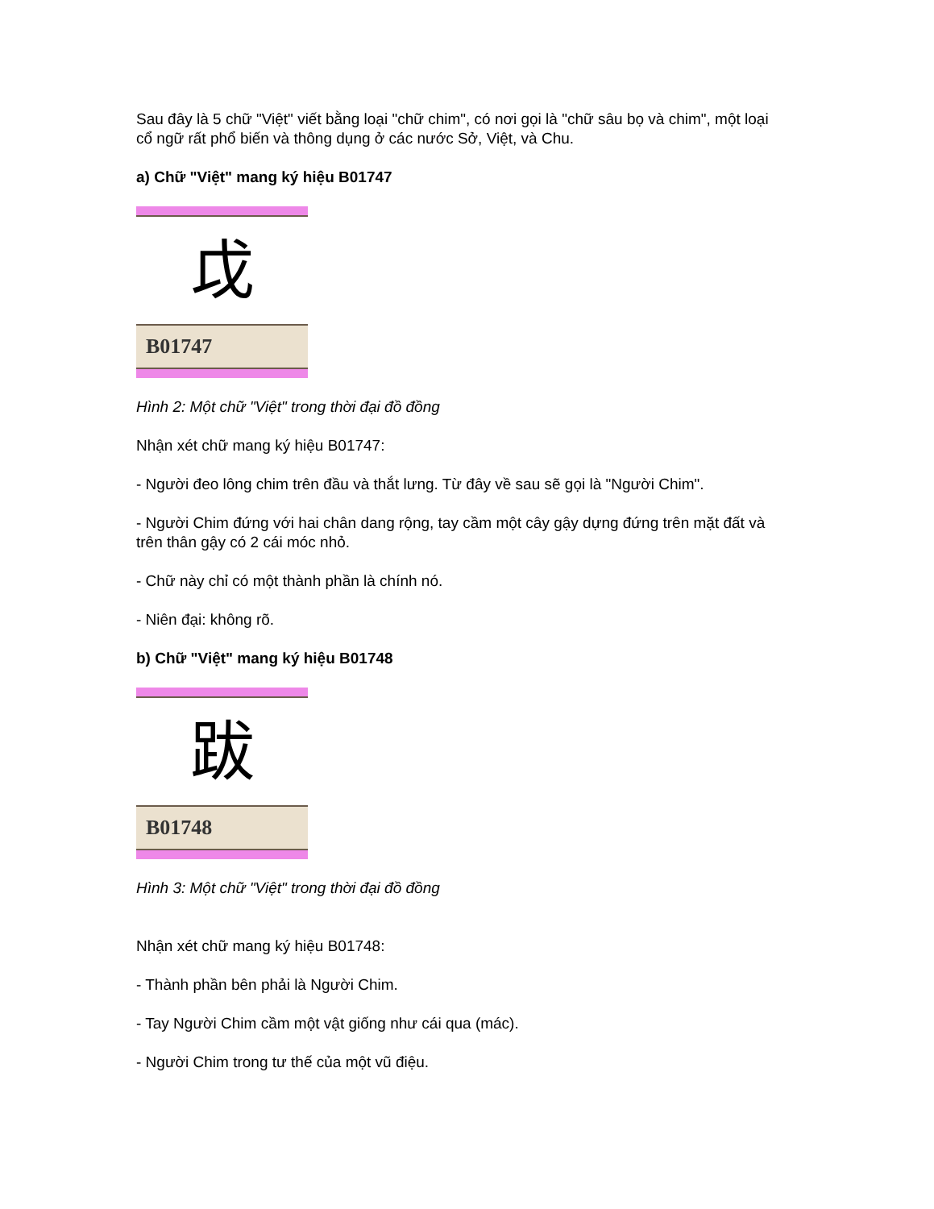Sau đây là 5 chữ "Việt" viết bằng loại "chữ chim", có nơi gọi là "chữ sâu bọ và chim", một loại cổ ngữ rất phổ biến và thông dụng ở các nước Sở, Việt, và Chu.
a) Chữ "Việt" mang ký hiệu B01747
戉
B01747
Hình 2: Một chữ "Việt" trong thời đại đồ đồng
Nhận xét chữ mang ký hiệu B01747:
- Người đeo lông chim trên đầu và thắt lưng. Từ đây về sau sẽ gọi là "Người Chim".
- Người Chim đứng với hai chân dang rộng, tay cầm một cây gậy dựng đứng trên mặt đất và trên thân gậy có 2 cái móc nhỏ.
- Chữ này chỉ có một thành phần là chính nó.
- Niên đại: không rõ.
b) Chữ "Việt" mang ký hiệu B01748
跋
B01748
Hình 3: Một chữ "Việt" trong thời đại đồ đồng
Nhận xét chữ mang ký hiệu B01748:
- Thành phần bên phải là Người Chim.
- Tay Người Chim cầm một vật giống như cái qua (mác).
- Người Chim trong tư thế của một vũ điệu.